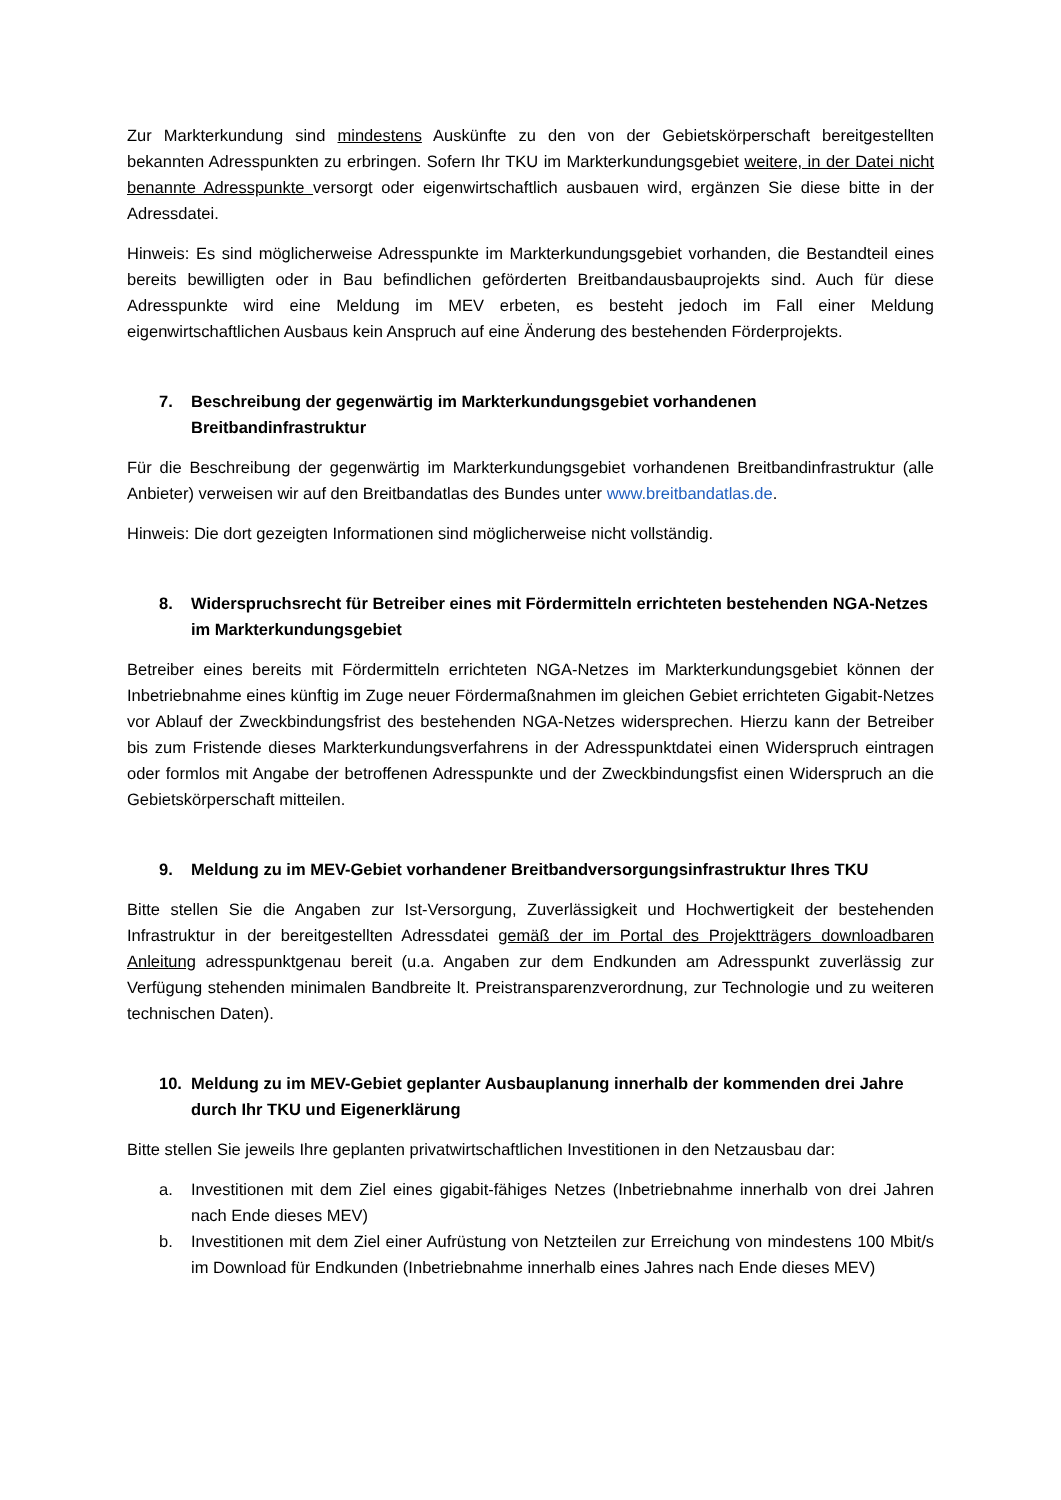Zur Markterkundung sind mindestens Auskünfte zu den von der Gebietskörperschaft bereitgestellten bekannten Adresspunkten zu erbringen. Sofern Ihr TKU im Markterkundungsgebiet weitere, in der Datei nicht benannte Adresspunkte versorgt oder eigenwirtschaftlich ausbauen wird, ergänzen Sie diese bitte in der Adressdatei.
Hinweis: Es sind möglicherweise Adresspunkte im Markterkundungsgebiet vorhanden, die Bestandteil eines bereits bewilligten oder in Bau befindlichen geförderten Breitbandausbauprojekts sind. Auch für diese Adresspunkte wird eine Meldung im MEV erbeten, es besteht jedoch im Fall einer Meldung eigenwirtschaftlichen Ausbaus kein Anspruch auf eine Änderung des bestehenden Förderprojekts.
7. Beschreibung der gegenwärtig im Markterkundungsgebiet vorhandenen Breitbandinfrastruktur
Für die Beschreibung der gegenwärtig im Markterkundungsgebiet vorhandenen Breitbandinfrastruktur (alle Anbieter) verweisen wir auf den Breitbandatlas des Bundes unter www.breitbandatlas.de.
Hinweis: Die dort gezeigten Informationen sind möglicherweise nicht vollständig.
8. Widerspruchsrecht für Betreiber eines mit Fördermitteln errichteten bestehenden NGA-Netzes im Markterkundungsgebiet
Betreiber eines bereits mit Fördermitteln errichteten NGA-Netzes im Markterkundungsgebiet können der Inbetriebnahme eines künftig im Zuge neuer Fördermaßnahmen im gleichen Gebiet errichteten Gigabit-Netzes vor Ablauf der Zweckbindungsfrist des bestehenden NGA-Netzes widersprechen. Hierzu kann der Betreiber bis zum Fristende dieses Markterkundungsverfahrens in der Adresspunktdatei einen Widerspruch eintragen oder formlos mit Angabe der betroffenen Adresspunkte und der Zweckbindungsfist einen Widerspruch an die Gebietskörperschaft mitteilen.
9. Meldung zu im MEV-Gebiet vorhandener Breitbandversorgungsinfrastruktur Ihres TKU
Bitte stellen Sie die Angaben zur Ist-Versorgung, Zuverlässigkeit und Hochwertigkeit der bestehenden Infrastruktur in der bereitgestellten Adressdatei gemäß der im Portal des Projektträgers downloadbaren Anleitung adresspunktgenau bereit (u.a. Angaben zur dem Endkunden am Adresspunkt zuverlässig zur Verfügung stehenden minimalen Bandbreite lt. Preistransparenzverordnung, zur Technologie und zu weiteren technischen Daten).
10. Meldung zu im MEV-Gebiet geplanter Ausbauplanung innerhalb der kommenden drei Jahre durch Ihr TKU und Eigenerklärung
Bitte stellen Sie jeweils Ihre geplanten privatwirtschaftlichen Investitionen in den Netzausbau dar:
a. Investitionen mit dem Ziel eines gigabit-fähiges Netzes (Inbetriebnahme innerhalb von drei Jahren nach Ende dieses MEV)
b. Investitionen mit dem Ziel einer Aufrüstung von Netzteilen zur Erreichung von mindestens 100 Mbit/s im Download für Endkunden (Inbetriebnahme innerhalb eines Jahres nach Ende dieses MEV)